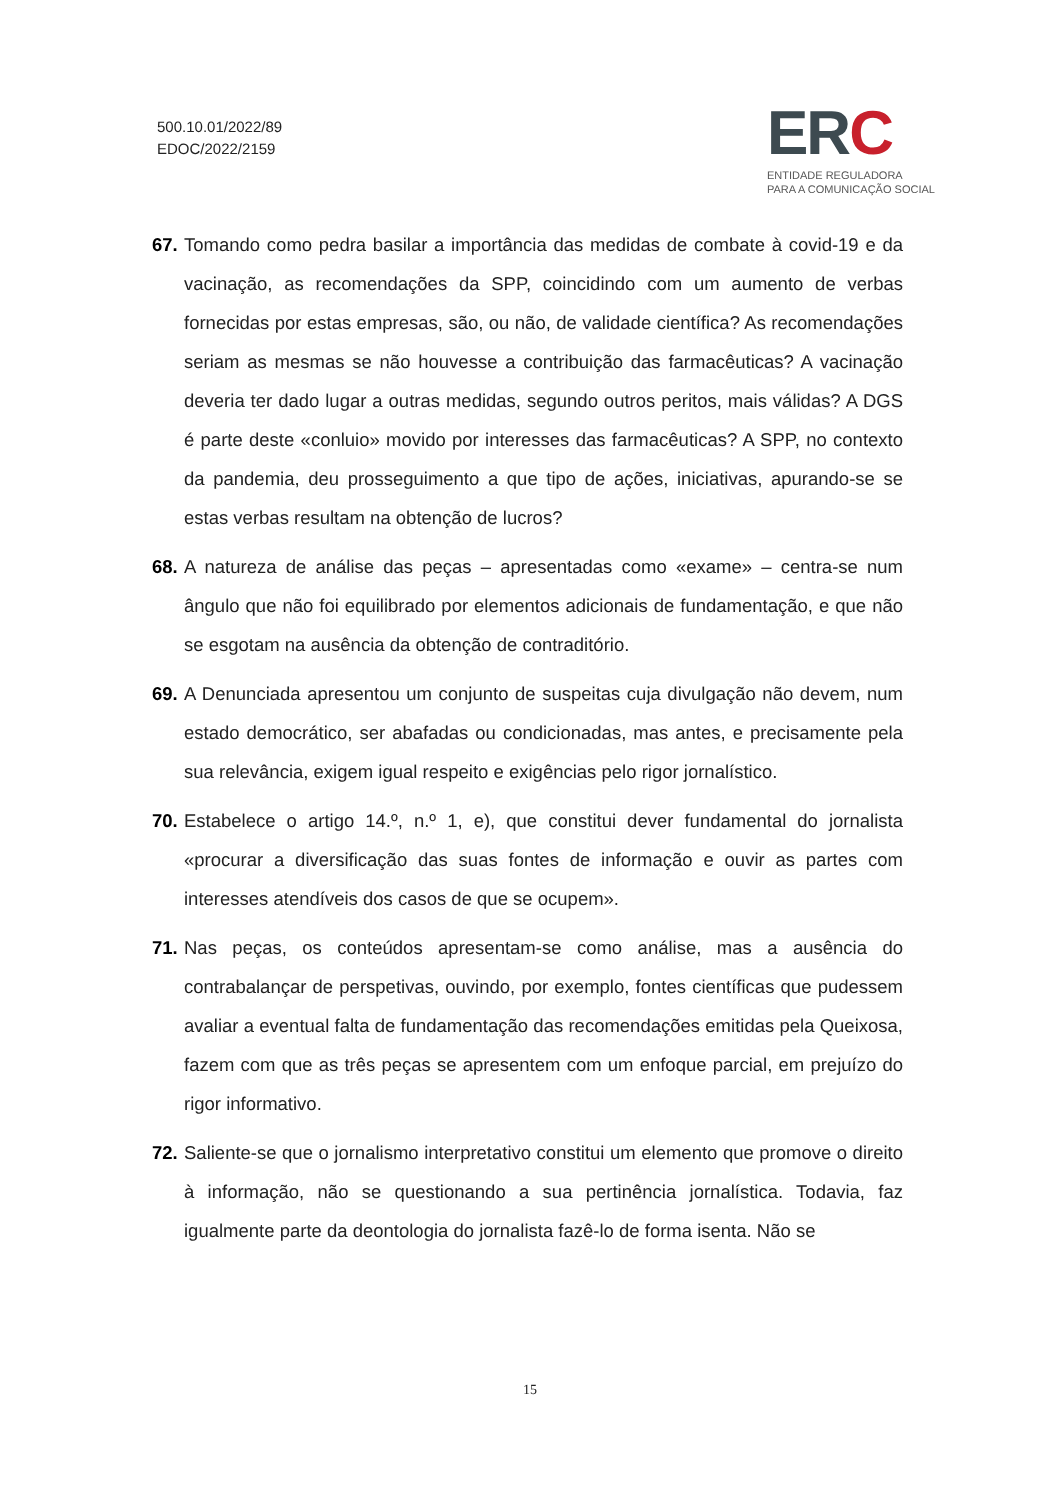500.10.01/2022/89
EDOC/2022/2159
ERC
ENTIDADE REGULADORA
PARA A COMUNICAÇÃO SOCIAL
67.
Tomando como pedra basilar a importância das medidas de combate à covid-19 e da vacinação, as recomendações da SPP, coincidindo com um aumento de verbas fornecidas por estas empresas, são, ou não, de validade científica? As recomendações seriam as mesmas se não houvesse a contribuição das farmacêuticas? A vacinação deveria ter dado lugar a outras medidas, segundo outros peritos, mais válidas? A DGS é parte deste «conluio» movido por interesses das farmacêuticas? A SPP, no contexto da pandemia, deu prosseguimento a que tipo de ações, iniciativas, apurando-se se estas verbas resultam na obtenção de lucros?
68.
A natureza de análise das peças – apresentadas como «exame» – centra-se num ângulo que não foi equilibrado por elementos adicionais de fundamentação, e que não se esgotam na ausência da obtenção de contraditório.
69.
A Denunciada apresentou um conjunto de suspeitas cuja divulgação não devem, num estado democrático, ser abafadas ou condicionadas, mas antes, e precisamente pela sua relevância, exigem igual respeito e exigências pelo rigor jornalístico.
70.
Estabelece o artigo 14.º, n.º 1, e), que constitui dever fundamental do jornalista «procurar a diversificação das suas fontes de informação e ouvir as partes com interesses atendíveis dos casos de que se ocupem».
71.
Nas peças, os conteúdos apresentam-se como análise, mas a ausência do contrabalançar de perspetivas, ouvindo, por exemplo, fontes científicas que pudessem avaliar a eventual falta de fundamentação das recomendações emitidas pela Queixosa, fazem com que as três peças se apresentem com um enfoque parcial, em prejuízo do rigor informativo.
72.
Saliente-se que o jornalismo interpretativo constitui um elemento que promove o direito à informação, não se questionando a sua pertinência jornalística. Todavia, faz igualmente parte da deontologia do jornalista fazê-lo de forma isenta. Não se
15